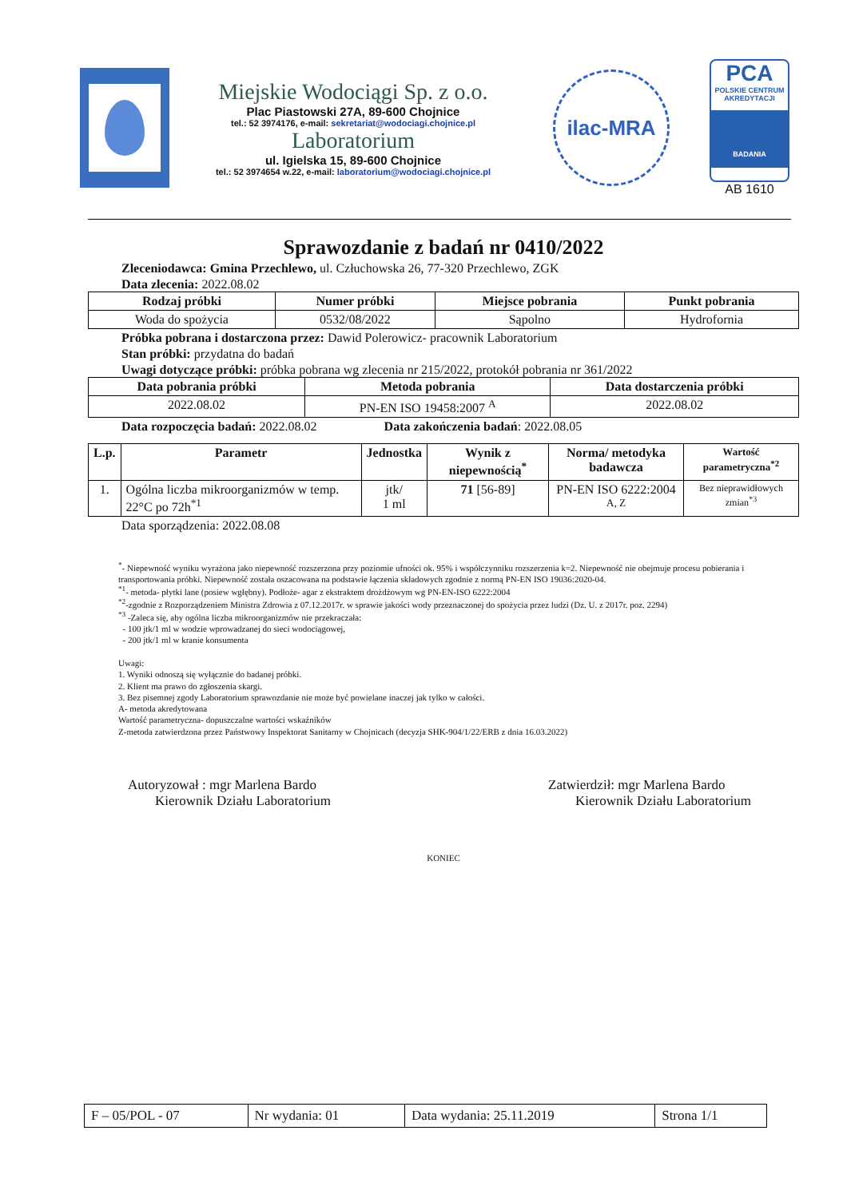Miejskie Wodociągi Sp. z o.o.
Plac Piastowski 27A, 89-600 Chojnice
tel.: 52 3974176, e-mail: sekretariat@wodociagi.chojnice.pl
Laboratorium
ul. Igielska 15, 89-600 Chojnice
tel.: 52 3974654 w.22, e-mail: laboratorium@wodociagi.chojnice.pl
ilac-MRA
PCA
POLSKIE CENTRUM AKREDYTACJI
BADANIA
AB 1610
Sprawozdanie z badań nr 0410/2022
Zleceniodawca: Gmina Przechlewo, ul. Człuchowska 26, 77-320 Przechlewo, ZGK
Data zlecenia: 2022.08.02
| Rodzaj próbki | Numer próbki | Miejsce pobrania | Punkt pobrania |
| --- | --- | --- | --- |
| Woda do spożycia | 0532/08/2022 | Sąpolno | Hydrofornia |
Próbka pobrana i dostarczona przez: Dawid Polerowicz- pracownik Laboratorium
Stan próbki: przydatna do badań
Uwagi dotyczące próbki: próbka pobrana wg zlecenia nr 215/2022, protokół pobrania nr 361/2022
| Data pobrania próbki | Metoda pobrania | Data dostarczenia próbki |
| --- | --- | --- |
| 2022.08.02 | PN-EN ISO 19458:2007 <sup>A</sup> | 2022.08.02 |
Data rozpoczęcia badań: 2022.08.02 Data zakończenia badań: 2022.08.05
| L.p. | Parametr | Jednostka | Wynik z niepewnością<sup>*</sup> | Norma/ metodyka badawcza | Wartość parametryczna<sup>*2</sup> |
| --- | --- | --- | --- | --- | --- |
| 1. | Ogólna liczba mikroorganizmów w temp. 22°C po 72h<sup>*1</sup> | jtk/ 1 ml | 71 [56-89] | PN-EN ISO 6222:2004 <sup>A, Z</sup> | Bez nieprawidłowych zmian<sup>*3</sup> |
Data sporządzenia: 2022.08.08
<sup>*</sup>- Niepewność wyniku wyrażona jako niepewność rozszerzona przy poziomie ufności ok. 95% i współczynniku rozszerzenia k=2. Niepewność nie obejmuje procesu pobierania i transportowania próbki. Niepewność została oszacowana na podstawie łączenia składowych zgodnie z normą PN-EN ISO 19036:2020-04.
<sup>*1</sup>- metoda- płytki lane (posiew wgłębny). Podłoże- agar z ekstraktem drożdżowym wg PN-EN-ISO 6222:2004
<sup>*2</sup>-zgodnie z Rozporządzeniem Ministra Zdrowia z 07.12.2017r. w sprawie jakości wody przeznaczonej do spożycia przez ludzi (Dz. U. z 2017r. poz. 2294)
<sup>*3</sup> -Zaleca się, aby ogólna liczba mikroorganizmów nie przekraczała:
- 100 jtk/1 ml w wodzie wprowadzanej do sieci wodociągowej,
- 200 jtk/1 ml w kranie konsumenta
Uwagi:
1. Wyniki odnoszą się wyłącznie do badanej próbki.
2. Klient ma prawo do zgłoszenia skargi.
3. Bez pisemnej zgody Laboratorium sprawozdanie nie może być powielane inaczej jak tylko w całości.
A- metoda akredytowana
Wartość parametryczna- dopuszczalne wartości wskaźników
Z-metoda zatwierdzona przez Państwowy Inspektorat Sanitarny w Chojnicach (decyzja SHK-904/1/22/ERB z dnia 16.03.2022)
Autoryzował : mgr Marlena Bardo
Kierownik Działu Laboratorium
Zatwierdził: mgr Marlena Bardo
Kierownik Działu Laboratorium
KONIEC
| F – 05/POL - 07 | Nr wydania: 01 | Data wydania: 25.11.2019 | Strona 1/1 |